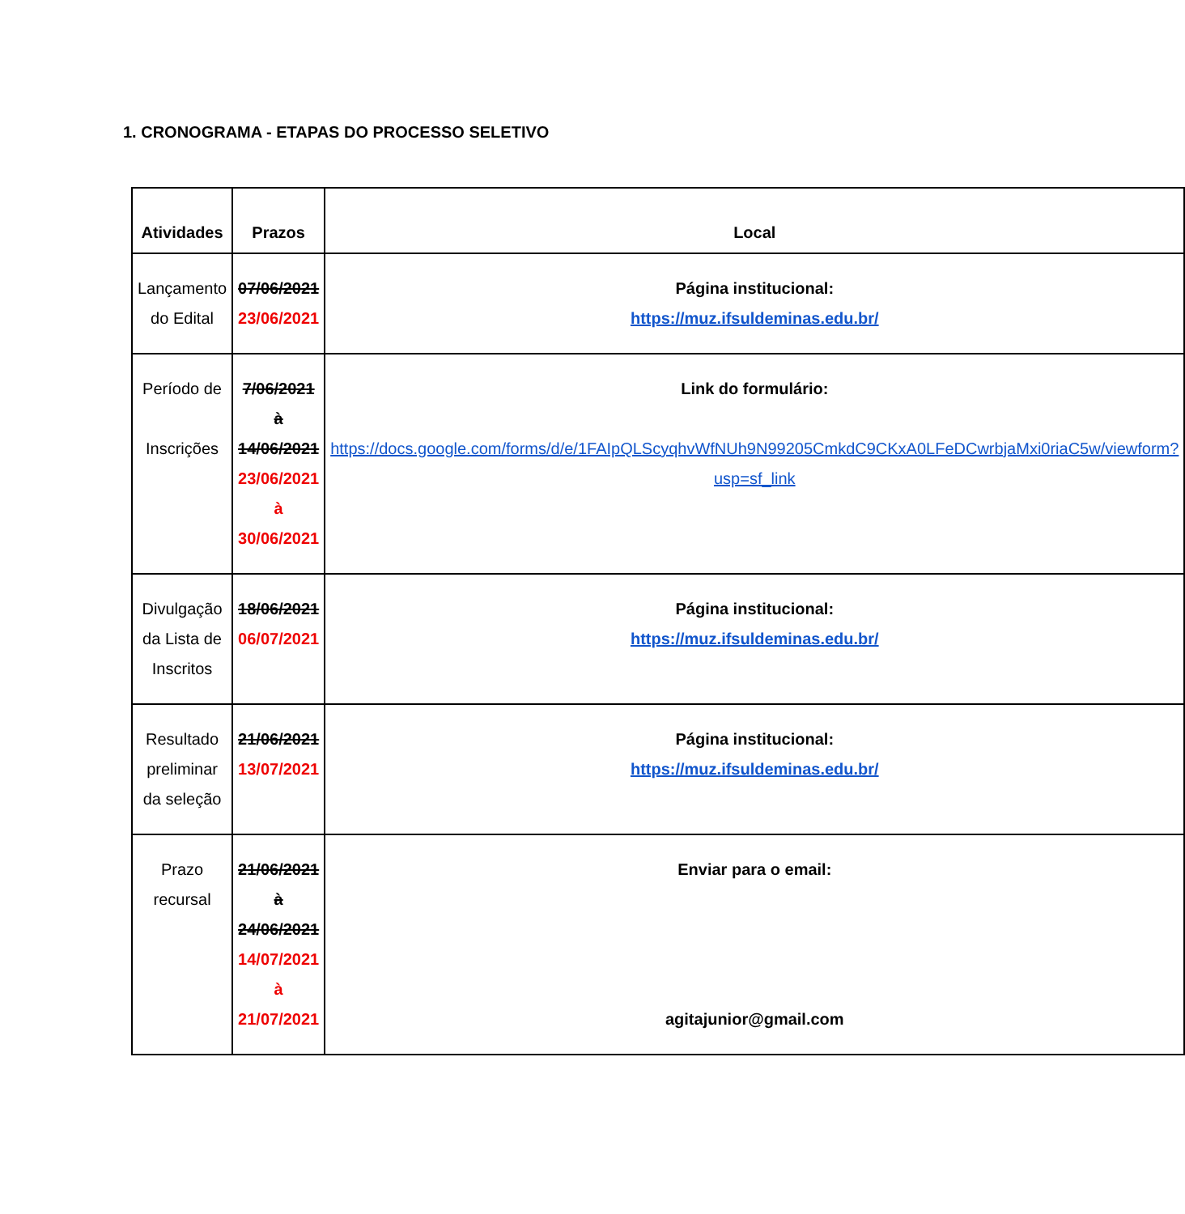1. CRONOGRAMA - ETAPAS DO PROCESSO SELETIVO
| Atividades | Prazos | Local |
| --- | --- | --- |
| Lançamento do Edital | 07/06/2021 23/06/2021 | Página institucional: https://muz.ifsuldeminas.edu.br/ |
| Período de Inscrições | 7/06/2021 à 14/06/2021 23/06/2021 à 30/06/2021 | Link do formulário: https://docs.google.com/forms/d/e/1FAIpQLScyqhvWfNUh9N99205CmkdC9CKxA0LFeDCwrbjaMxi0riaC5w/viewform?usp=sf_link |
| Divulgação da Lista de Inscritos | 18/06/2021 06/07/2021 | Página institucional: https://muz.ifsuldeminas.edu.br/ |
| Resultado preliminar da seleção | 21/06/2021 13/07/2021 | Página institucional: https://muz.ifsuldeminas.edu.br/ |
| Prazo recursal | 21/06/2021 à 24/06/2021 14/07/2021 à 21/07/2021 | Enviar para o email: agitajunior@gmail.com |